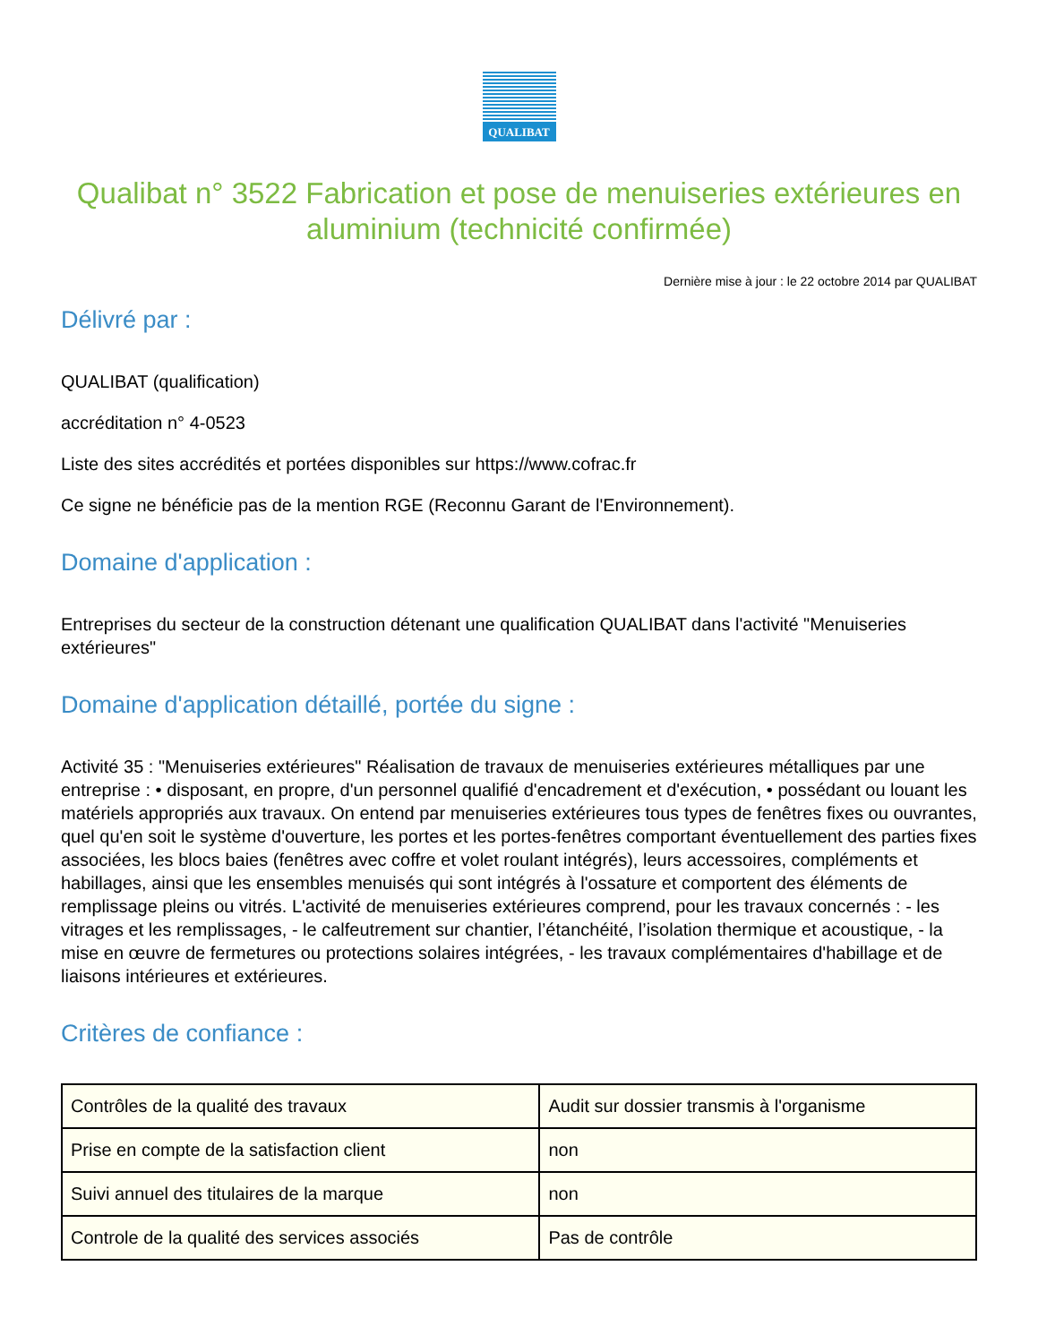QUALIBAT
Qualibat n° 3522 Fabrication et pose de menuiseries extérieures en aluminium (technicité confirmée)
Dernière mise à jour : le 22 octobre 2014 par QUALIBAT
Délivré par :
QUALIBAT (qualification)
accréditation n° 4-0523
Liste des sites accrédités et portées disponibles sur https://www.cofrac.fr
Ce signe ne bénéficie pas de la mention RGE (Reconnu Garant de l'Environnement).
Domaine d'application :
Entreprises du secteur de la construction détenant une qualification QUALIBAT dans l'activité "Menuiseries extérieures"
Domaine d'application détaillé, portée du signe :
Activité 35 : "Menuiseries extérieures" Réalisation de travaux de menuiseries extérieures métalliques par une entreprise : • disposant, en propre, d'un personnel qualifié d'encadrement et d'exécution, • possédant ou louant les matériels appropriés aux travaux. On entend par menuiseries extérieures tous types de fenêtres fixes ou ouvrantes, quel qu'en soit le système d'ouverture, les portes et les portes-fenêtres comportant éventuellement des parties fixes associées, les blocs baies (fenêtres avec coffre et volet roulant intégrés), leurs accessoires, compléments et habillages, ainsi que les ensembles menuisés qui sont intégrés à l'ossature et comportent des éléments de remplissage pleins ou vitrés. L'activité de menuiseries extérieures comprend, pour les travaux concernés : - les vitrages et les remplissages, - le calfeutrement sur chantier, l’étanchéité, l’isolation thermique et acoustique, - la mise en œuvre de fermetures ou protections solaires intégrées, - les travaux complémentaires d'habillage et de liaisons intérieures et extérieures.
Critères de confiance :
| Contrôles de la qualité des travaux | Audit sur dossier transmis à l'organisme |
| Prise en compte de la satisfaction client | non |
| Suivi annuel des titulaires de la marque | non |
| Controle de la qualité des services associés | Pas de contrôle |